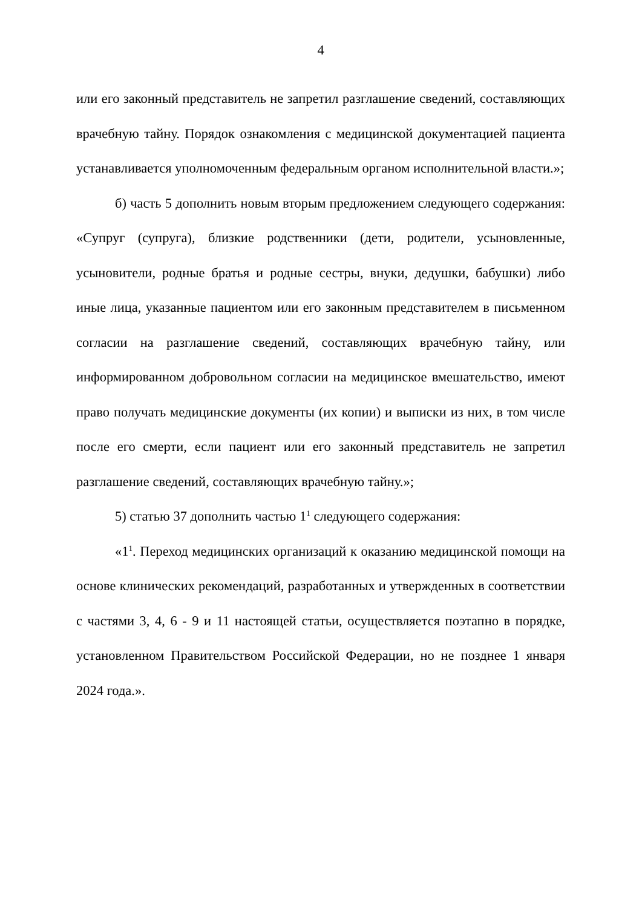4
или его законный представитель не запретил разглашение сведений, составляющих врачебную тайну. Порядок ознакомления с медицинской документацией пациента устанавливается уполномоченным федеральным органом исполнительной власти.»;
б) часть 5 дополнить новым вторым предложением следующего содержания: «Супруг (супруга), близкие родственники (дети, родители, усыновленные, усыновители, родные братья и родные сестры, внуки, дедушки, бабушки) либо иные лица, указанные пациентом или его законным представителем в письменном согласии на разглашение сведений, составляющих врачебную тайну, или информированном добровольном согласии на медицинское вмешательство, имеют право получать медицинские документы (их копии) и выписки из них, в том числе после его смерти, если пациент или его законный представитель не запретил разглашение сведений, составляющих врачебную тайну.»;
5) статью 37 дополнить частью 1<sup>1</sup> следующего содержания:
«1<sup>1</sup>. Переход медицинских организаций к оказанию медицинской помощи на основе клинических рекомендаций, разработанных и утвержденных в соответствии с частями 3, 4, 6 - 9 и 11 настоящей статьи, осуществляется поэтапно в порядке, установленном Правительством Российской Федерации, но не позднее 1 января 2024 года.».